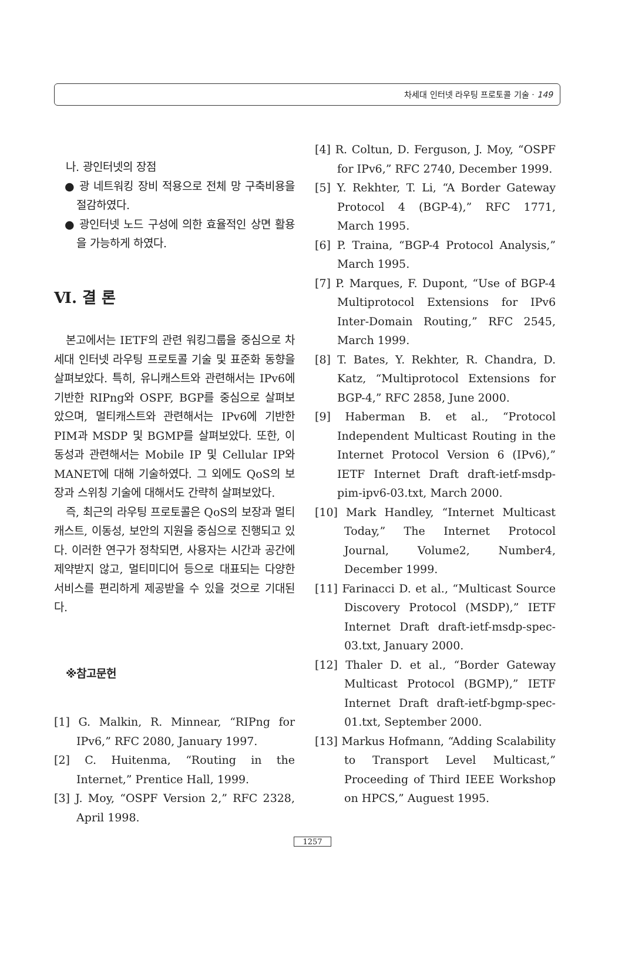차세대 인터넷 라우팅 프로토콜 기술 · 149
나. 광인터넷의 장점
● 광 네트워킹 장비 적용으로 전체 망 구축비용을 절감하였다.
● 광인터넷 노드 구성에 의한 효율적인 상면 활용을 가능하게 하였다.
Ⅵ. 결 론
본고에서는 IETF의 관련 워킹그룹을 중심으로 차세대 인터넷 라우팅 프로토콜 기술 및 표준화 동향을 살펴보았다. 특히, 유니캐스트와 관련해서는 IPv6에 기반한 RIPng와 OSPF, BGP를 중심으로 살펴보았으며, 멀티캐스트와 관련해서는 IPv6에 기반한 PIM과 MSDP 및 BGMP를 살펴보았다. 또한, 이동성과 관련해서는 Mobile IP 및 Cellular IP와 MANET에 대해 기술하였다. 그 외에도 QoS의 보장과 스위칭 기술에 대해서도 간략히 살펴보았다.
즉, 최근의 라우팅 프로토콜은 QoS의 보장과 멀티캐스트, 이동성, 보안의 지원을 중심으로 진행되고 있다. 이러한 연구가 정착되면, 사용자는 시간과 공간에 제약받지 않고, 멀티미디어 등으로 대표되는 다양한 서비스를 편리하게 제공받을 수 있을 것으로 기대된다.
※참고문헌
[1] G. Malkin, R. Minnear, “RIPng for IPv6,” RFC 2080, January 1997.
[2] C. Huitenma, “Routing in the Internet,” Prentice Hall, 1999.
[3] J. Moy, “OSPF Version 2,” RFC 2328, April 1998.
[4] R. Coltun, D. Ferguson, J. Moy, “OSPF for IPv6,” RFC 2740, December 1999.
[5] Y. Rekhter, T. Li, “A Border Gateway Protocol 4 (BGP-4),” RFC 1771, March 1995.
[6] P. Traina, “BGP-4 Protocol Analysis,” March 1995.
[7] P. Marques, F. Dupont, “Use of BGP-4 Multiprotocol Extensions for IPv6 Inter-Domain Routing,” RFC 2545, March 1999.
[8] T. Bates, Y. Rekhter, R. Chandra, D. Katz, “Multiprotocol Extensions for BGP-4,” RFC 2858, June 2000.
[9] Haberman B. et al., “Protocol Independent Multicast Routing in the Internet Protocol Version 6 (IPv6),” IETF Internet Draft draft-ietf-msdp-pim-ipv6-03.txt, March 2000.
[10] Mark Handley, “Internet Multicast Today,” The Internet Protocol Journal, Volume2, Number4, December 1999.
[11] Farinacci D. et al., “Multicast Source Discovery Protocol (MSDP),” IETF Internet Draft draft-ietf-msdp-spec-03.txt, January 2000.
[12] Thaler D. et al., “Border Gateway Multicast Protocol (BGMP),” IETF Internet Draft draft-ietf-bgmp-spec-01.txt, September 2000.
[13] Markus Hofmann, “Adding Scalability to Transport Level Multicast,” Proceeding of Third IEEE Workshop on HPCS,” Auguest 1995.
1257